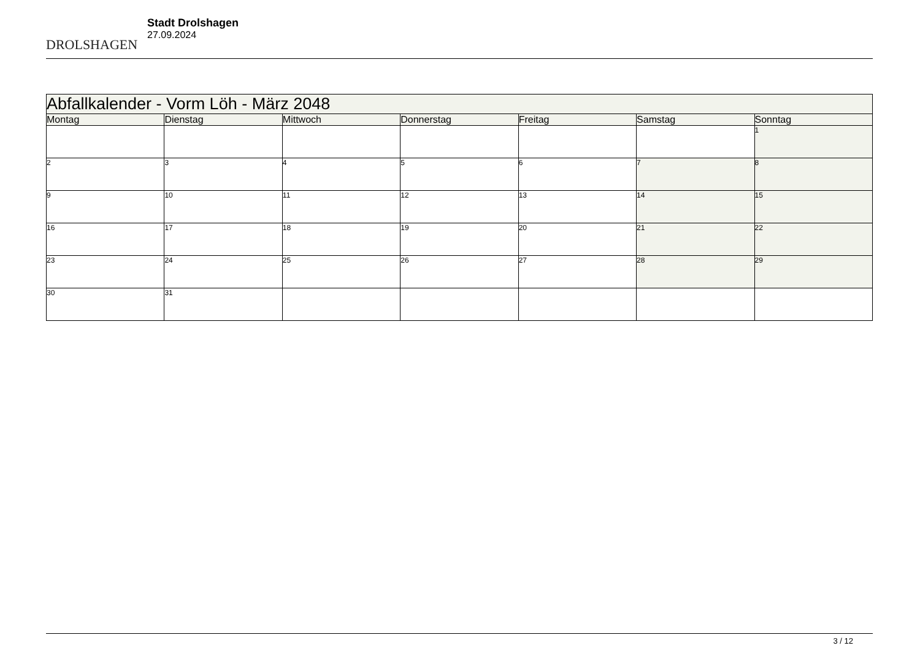DROLSHAGEN
Stadt Drolshagen
27.09.2024
| Abfallkalender - Vorm Löh - März 2048 | | | | | | |
| --- | --- | --- | --- | --- | --- | --- |
| Montag | Dienstag | Mittwoch | Donnerstag | Freitag | Samstag | Sonntag |
| | | | | | | 1 |
| 2 | 3 | 4 | 5 | 6 | 7 | 8 |
| 9 | 10 | 11 | 12 | 13 | 14 | 15 |
| 16 | 17 | 18 | 19 | 20 | 21 | 22 |
| 23 | 24 | 25 | 26 | 27 | 28 | 29 |
| 30 | 31 | | | | | |
3 / 12